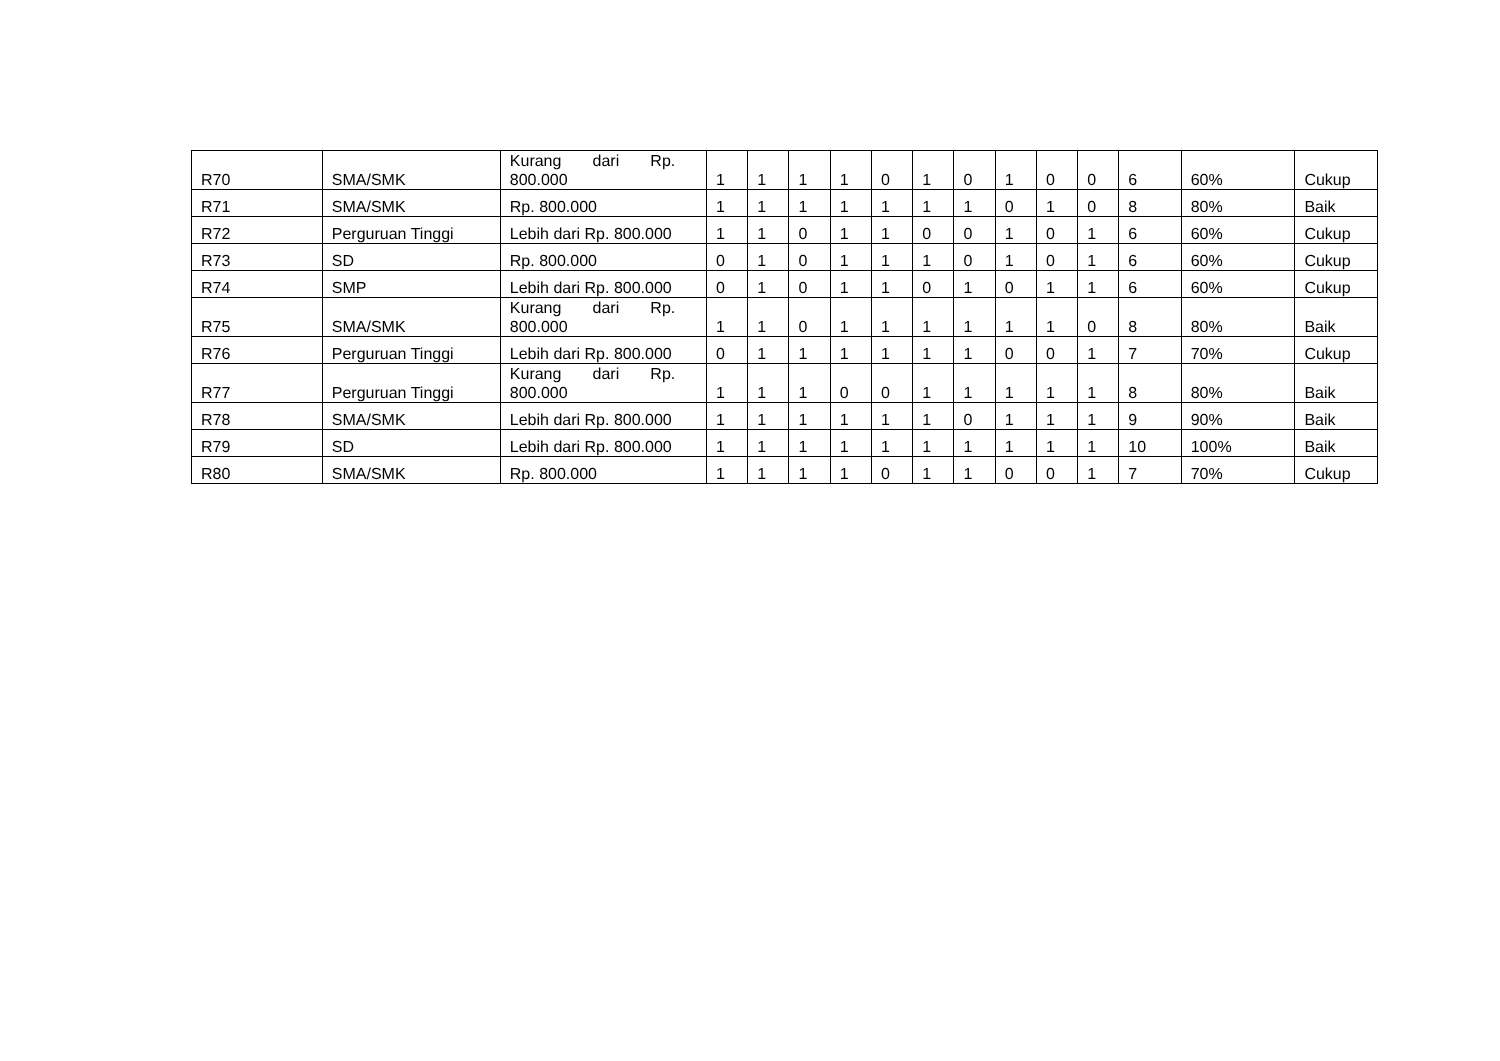| R70 | SMA/SMK | Kurang dari Rp. 800.000 | 1 | 1 | 1 | 1 | 0 | 1 | 0 | 1 | 0 | 0 | 6 | 60% | Cukup |
| R71 | SMA/SMK | Rp. 800.000 | 1 | 1 | 1 | 1 | 1 | 1 | 1 | 0 | 1 | 0 | 8 | 80% | Baik |
| R72 | Perguruan Tinggi | Lebih dari Rp. 800.000 | 1 | 1 | 0 | 1 | 1 | 0 | 0 | 1 | 0 | 1 | 6 | 60% | Cukup |
| R73 | SD | Rp. 800.000 | 0 | 1 | 0 | 1 | 1 | 1 | 0 | 1 | 0 | 1 | 6 | 60% | Cukup |
| R74 | SMP | Lebih dari Rp. 800.000 | 0 | 1 | 0 | 1 | 1 | 0 | 1 | 0 | 1 | 1 | 6 | 60% | Cukup |
| R75 | SMA/SMK | Kurang dari Rp. 800.000 | 1 | 1 | 0 | 1 | 1 | 1 | 1 | 1 | 1 | 0 | 8 | 80% | Baik |
| R76 | Perguruan Tinggi | Lebih dari Rp. 800.000 | 0 | 1 | 1 | 1 | 1 | 1 | 1 | 0 | 0 | 1 | 7 | 70% | Cukup |
| R77 | Perguruan Tinggi | Kurang dari Rp. 800.000 | 1 | 1 | 1 | 0 | 0 | 1 | 1 | 1 | 1 | 1 | 8 | 80% | Baik |
| R78 | SMA/SMK | Lebih dari Rp. 800.000 | 1 | 1 | 1 | 1 | 1 | 1 | 0 | 1 | 1 | 1 | 9 | 90% | Baik |
| R79 | SD | Lebih dari Rp. 800.000 | 1 | 1 | 1 | 1 | 1 | 1 | 1 | 1 | 1 | 1 | 10 | 100% | Baik |
| R80 | SMA/SMK | Rp. 800.000 | 1 | 1 | 1 | 1 | 0 | 1 | 1 | 0 | 0 | 1 | 7 | 70% | Cukup |